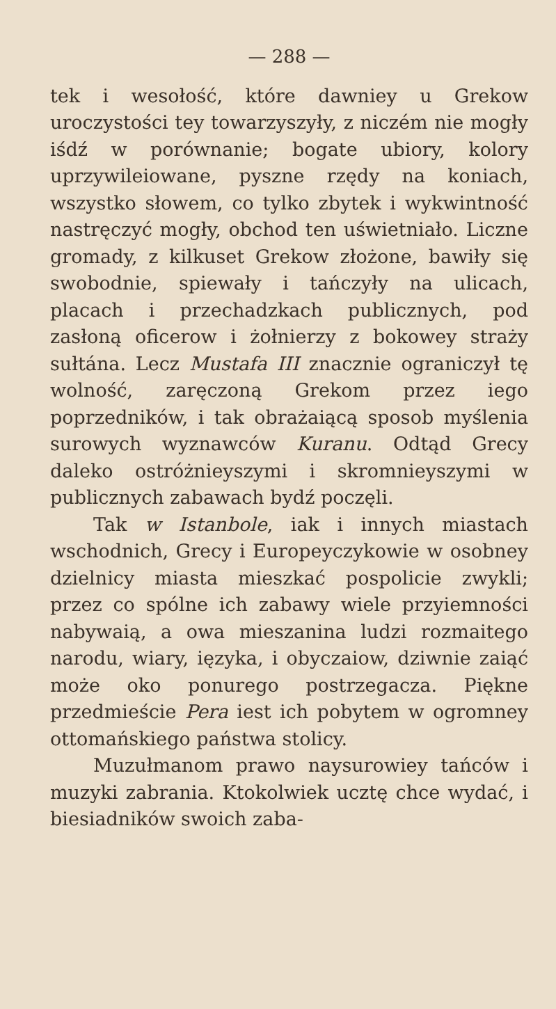— 288 —
tek i wesołość, które dawniey u Grekow uroczystości tey towarzyszyły, z niczém nie mogły iśdź w porównanie; bogate ubiory, kolory uprzywileiowane, pyszne rzędy na koniach, wszystko słowem, co tylko zbytek i wykwintność nastręczyć mogły, obchod ten uświetniało. Liczne gromady, z kilkuset Grekow złożone, bawiły się swobodnie, spiewały i tańczyły na ulicach, placach i przechadzkach publicznych, pod zasłoną oficerow i żołnierzy z bokowey straży sułtána. Lecz Mustafa III znacznie ograniczył tę wolność, zaręczoną Grekom przez iego poprzedników, i tak obrażaiącą sposob myślenia surowych wyznawców Kuranu. Odtąd Grecy daleko ostróżnieyszymi i skromnieyszymi w publicznych zabawach bydź poczęli.
Tak w Istanbole, iak i innych miastach wschodnich, Grecy i Europeyczykowie w osobney dzielnicy miasta mieszkać pospolicie zwykli; przez co spólne ich zabawy wiele przyiemności nabywaią, a owa mieszanina ludzi rozmaitego narodu, wiary, ięzyka, i obyczaiow, dziwnie zaiąć może oko ponurego postrzegacza. Piękne przedmieście Pera iest ich pobytem w ogromney ottomańskiego państwa stolicy.
Muzułmanom prawo naysurowiey tańców i muzyki zabrania. Ktokolwiek ucztę chce wydać, i biesiadników swoich zaba-